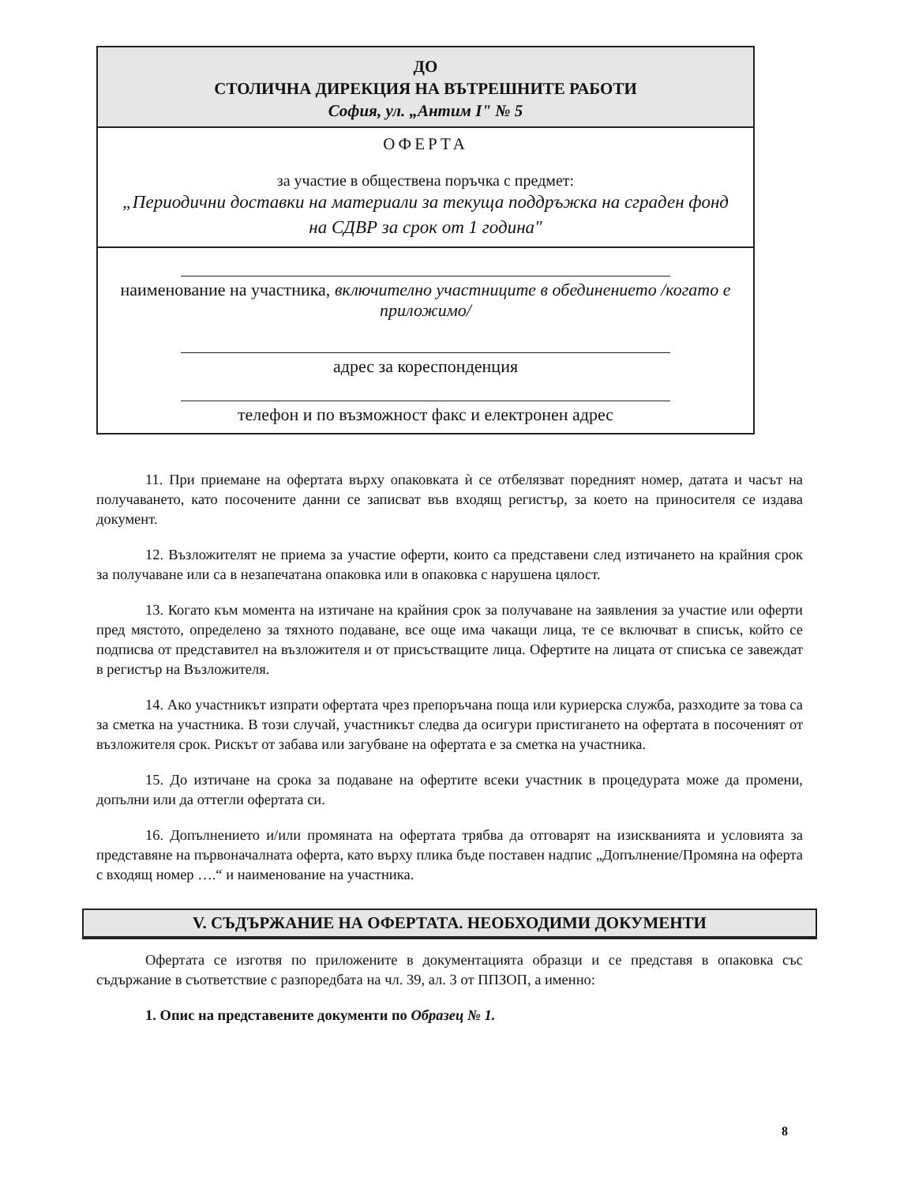ДО
СТОЛИЧНА ДИРЕКЦИЯ НА ВЪТРЕШНИТЕ РАБОТИ
София, ул. „Антим I" № 5
ОФЕРТА
за участие в обществена поръчка с предмет:
„Периодични доставки на материали за текуща поддръжка на сграден фонд на СДВР за срок от 1 година"
наименование на участника, включително участниците в обединението /когато е приложимо/
адрес за кореспонденция
телефон и по възможност факс и електронен адрес
11. При приемане на офертата върху опаковката ѝ се отбелязват поредният номер, датата и часът на получаването, като посочените данни се записват във входящ регистър, за което на приносителя се издава документ.
12. Възложителят не приема за участие оферти, които са представени след изтичането на крайния срок за получаване или са в незапечатана опаковка или в опаковка с нарушена цялост.
13. Когато към момента на изтичане на крайния срок за получаване на заявления за участие или оферти пред мястото, определено за тяхното подаване, все още има чакащи лица, те се включват в списък, който се подписва от представител на възложителя и от присъстващите лица. Офертите на лицата от списъка се завеждат в регистър на Възложителя.
14. Ако участникът изпрати офертата чрез препоръчана поща или куриерска служба, разходите за това са за сметка на участника. В този случай, участникът следва да осигури пристигането на офертата в посоченият от възложителя срок. Рискът от забава или загубване на офертата е за сметка на участника.
15. До изтичане на срока за подаване на офертите всеки участник в процедурата може да промени, допълни или да оттегли офертата си.
16. Допълнението и/или промяната на офертата трябва да отговарят на изискванията и условията за представяне на първоначалната оферта, като върху плика бъде поставен надпис „Допълнение/Промяна на оферта с входящ номер ….“ и наименование на участника.
V. СЪДЪРЖАНИЕ НА ОФЕРТАТА. НЕОБХОДИМИ ДОКУМЕНТИ
Офертата се изготвя по приложените в документацията образци и се представя в опаковка със съдържание в съответствие с разпоредбата на чл. 39, ал. 3 от ППЗОП, а именно:
1. Опис на представените документи по Образец № 1.
8